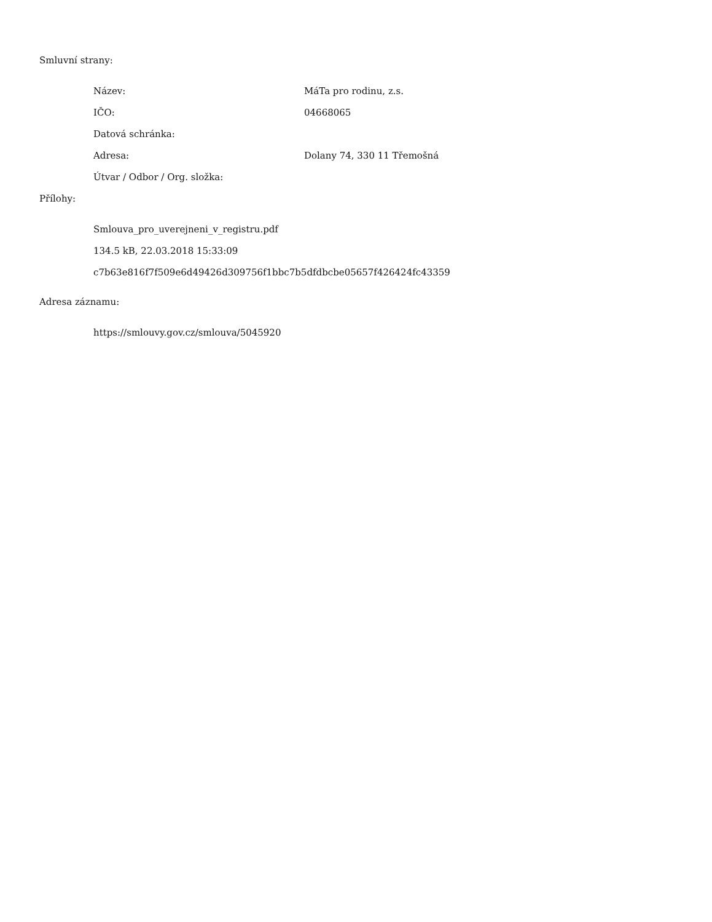Smluvní strany:
| Název: | MáTa pro rodinu, z.s. |
| IČO: | 04668065 |
| Datová schránka: | |
| Adresa: | Dolany 74, 330 11 Třemošná |
| Útvar / Odbor / Org. složka: | |
Přílohy:
Smlouva_pro_uverejneni_v_registru.pdf
134.5 kB, 22.03.2018 15:33:09
c7b63e816f7f509e6d49426d309756f1bbc7b5dfdbcbe05657f426424fc43359
Adresa záznamu:
https://smlouvy.gov.cz/smlouva/5045920